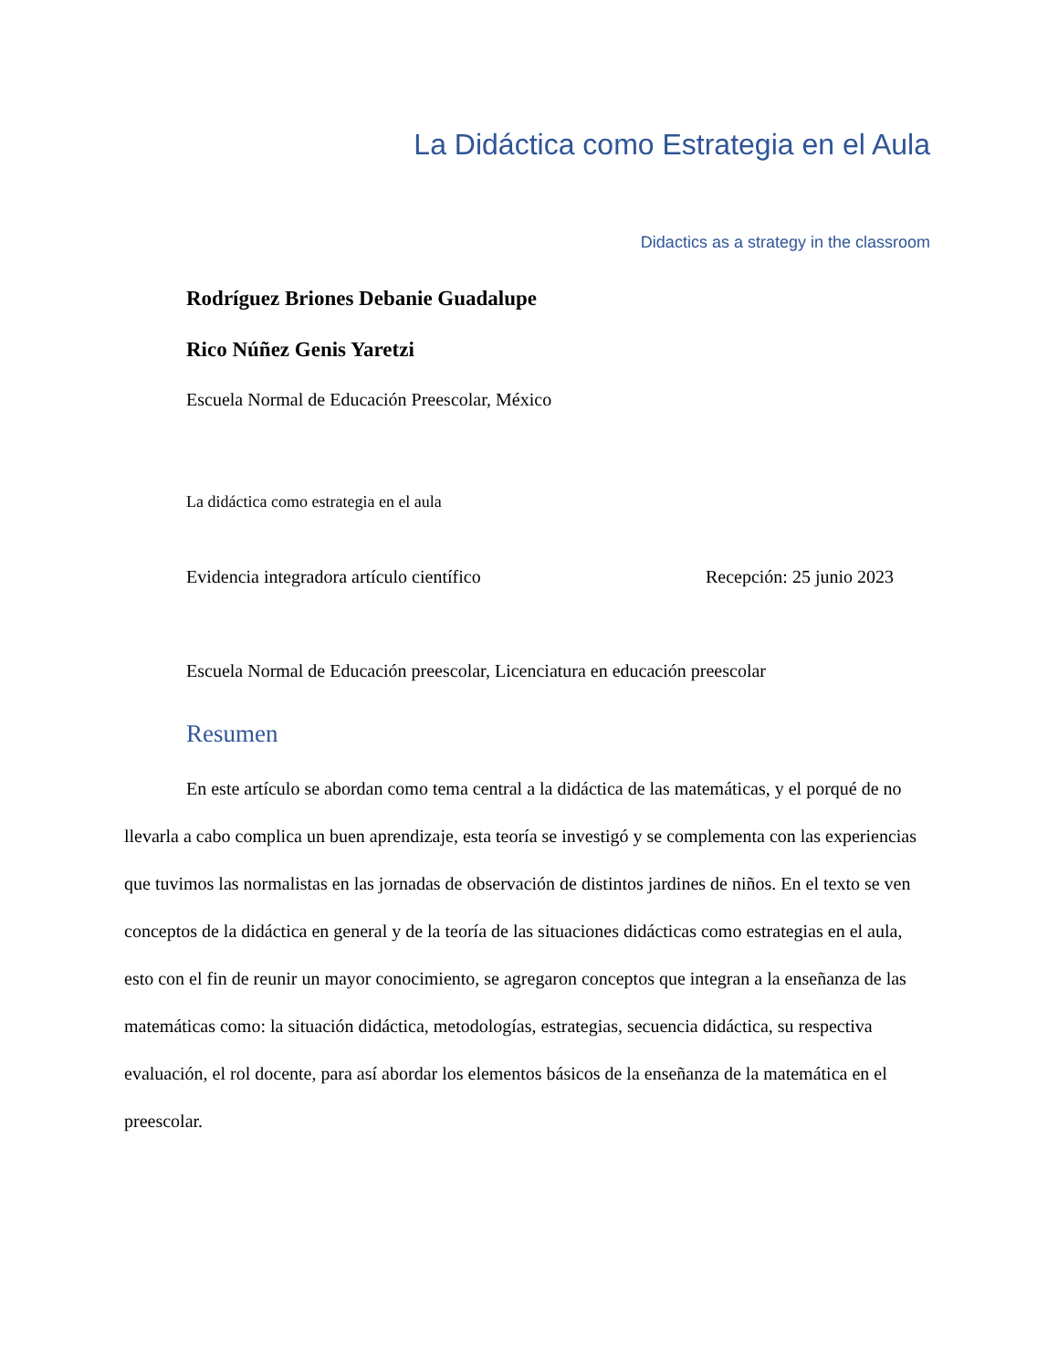La Didáctica como Estrategia en el Aula
Didactics as a strategy in the classroom
Rodríguez Briones Debanie Guadalupe
Rico Núñez Genis Yaretzi
Escuela Normal de Educación Preescolar, México
La didáctica como estrategia en el aula
Evidencia integradora artículo científico Recepción: 25 junio 2023
Escuela Normal de Educación preescolar, Licenciatura en educación preescolar
Resumen
En este artículo se abordan como tema central a la didáctica de las matemáticas, y el porqué de no llevarla a cabo complica un buen aprendizaje, esta teoría se investigó y se complementa con las experiencias que tuvimos las normalistas en las jornadas de observación de distintos jardines de niños. En el texto se ven conceptos de la didáctica en general y de la teoría de las situaciones didácticas como estrategias en el aula, esto con el fin de reunir un mayor conocimiento, se agregaron conceptos que integran a la enseñanza de las matemáticas como: la situación didáctica, metodologías, estrategias, secuencia didáctica, su respectiva evaluación, el rol docente, para así abordar los elementos básicos de la enseñanza de la matemática en el preescolar.